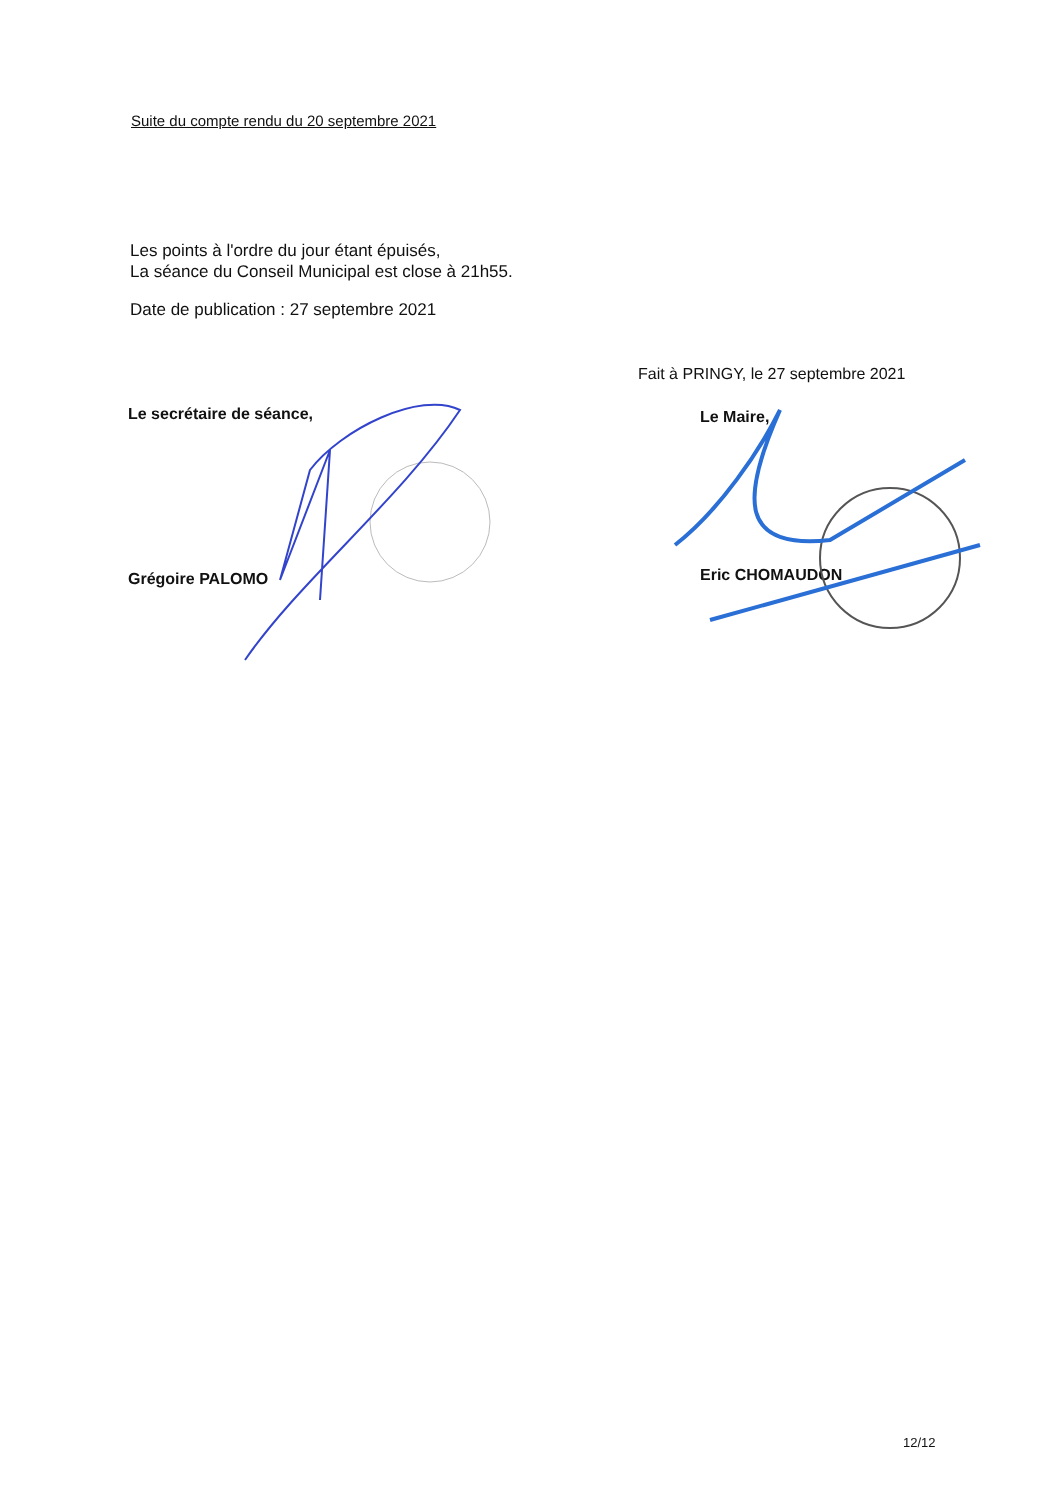Suite du compte rendu du 20 septembre 2021
Les points à l'ordre du jour étant épuisés,
La séance du Conseil Municipal est close à 21h55.
Date de publication : 27 septembre 2021
Le secrétaire de séance,
Grégoire PALOMO
Fait à PRINGY, le 27 septembre 2021
Le Maire,
Eric CHOMAUDON
12/12